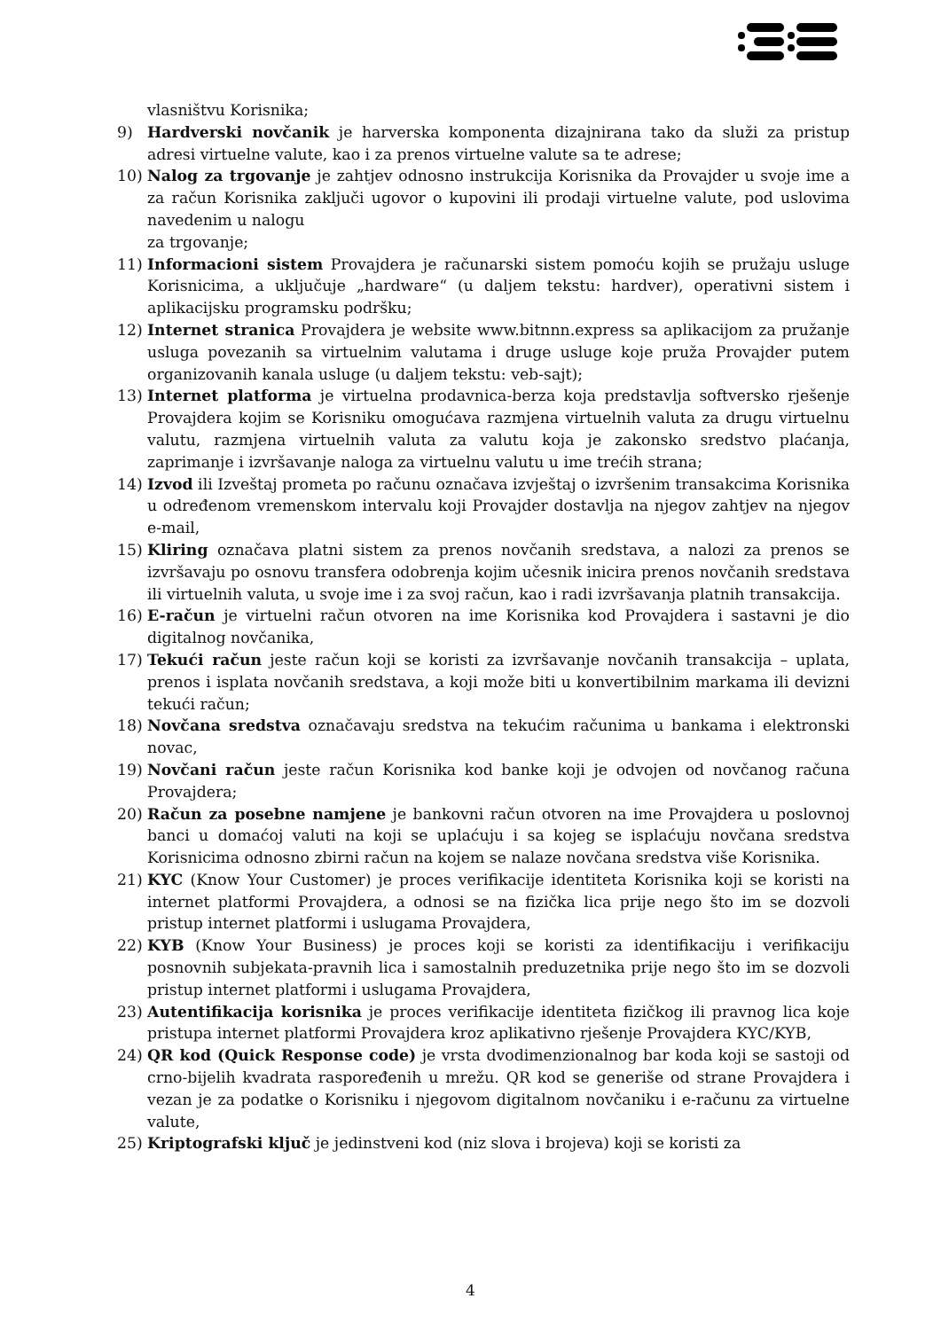vlasništvu Korisnika;
9) Hardverski novčanik je harverska komponenta dizajnirana tako da služi za pristup adresi virtuelne valute, kao i za prenos virtuelne valute sa te adrese;
10) Nalog za trgovanje je zahtjev odnosno instrukcija Korisnika da Provajder u svoje ime a za račun Korisnika zaključi ugovor o kupovini ili prodaji virtuelne valute, pod uslovima navedenim u nalogu
za trgovanje;
11) Informacioni sistem Provajdera je računarski sistem pomoću kojih se pružaju usluge Korisnicima, a uključuje „hardware“ (u daljem tekstu: hardver), operativni sistem i aplikacijsku programsku podršku;
12) Internet stranica Provajdera je website www.bitnnn.express sa aplikacijom za pružanje usluga povezanih sa virtuelnim valutama i druge usluge koje pruža Provajder putem organizovanih kanala usluge (u daljem tekstu: veb-sajt);
13) Internet platforma je virtuelna prodavnica-berza koja predstavlja softversko rješenje Provajdera kojim se Korisniku omogućava razmjena virtuelnih valuta za drugu virtuelnu valutu, razmjena virtuelnih valuta za valutu koja je zakonsko sredstvo plaćanja, zaprimanje i izvršavanje naloga za virtuelnu valutu u ime trećih strana;
14) Izvod ili Izveštaj prometa po računu označava izvještaj o izvršenim transakcima Korisnika u određenom vremenskom intervalu koji Provajder dostavlja na njegov zahtjev na njegov e-mail,
15) Kliring označava platni sistem za prenos novčanih sredstava, a nalozi za prenos se izvršavaju po osnovu transfera odobrenja kojim učesnik inicira prenos novčanih sredstava ili virtuelnih valuta, u svoje ime i za svoj račun, kao i radi izvršavanja platnih transakcija.
16) E-račun je virtuelni račun otvoren na ime Korisnika kod Provajdera i sastavni je dio digitalnog novčanika,
17) Tekući račun jeste račun koji se koristi za izvršavanje novčanih transakcija – uplata, prenos i isplata novčanih sredstava, a koji može biti u konvertibilnim markama ili devizni tekući račun;
18) Novčana sredstva označavaju sredstva na tekućim računima u bankama i elektronski novac,
19) Novčani račun jeste račun Korisnika kod banke koji je odvojen od novčanog računa Provajdera;
20) Račun za posebne namjene je bankovni račun otvoren na ime Provajdera u poslovnoj banci u domaćoj valuti na koji se uplaćuju i sa kojeg se isplaćuju novčana sredstva Korisnicima odnosno zbirni račun na kojem se nalaze novčana sredstva više Korisnika.
21) KYC (Know Your Customer) je proces verifikacije identiteta Korisnika koji se koristi na internet platformi Provajdera, a odnosi se na fizička lica prije nego što im se dozvoli pristup internet platformi i uslugama Provajdera,
22) KYB (Know Your Business) je proces koji se koristi za identifikaciju i verifikaciju posnovnih subjekata-pravnih lica i samostalnih preduzetnika prije nego što im se dozvoli pristup internet platformi i uslugama Provajdera,
23) Autentifikacija korisnika je proces verifikacije identiteta fizičkog ili pravnog lica koje pristupa internet platformi Provajdera kroz aplikativno rješenje Provajdera KYC/KYB,
24) QR kod (Quick Response code) je vrsta dvodimenzionalnog bar koda koji se sastoji od crno-bijelih kvadrata raspoređenih u mrežu. QR kod se generiše od strane Provajdera i vezan je za podatke o Korisniku i njegovom digitalnom novčaniku i e-računu za virtuelne valute,
25) Kriptografski ključ je jedinstveni kod (niz slova i brojeva) koji se koristi za
4